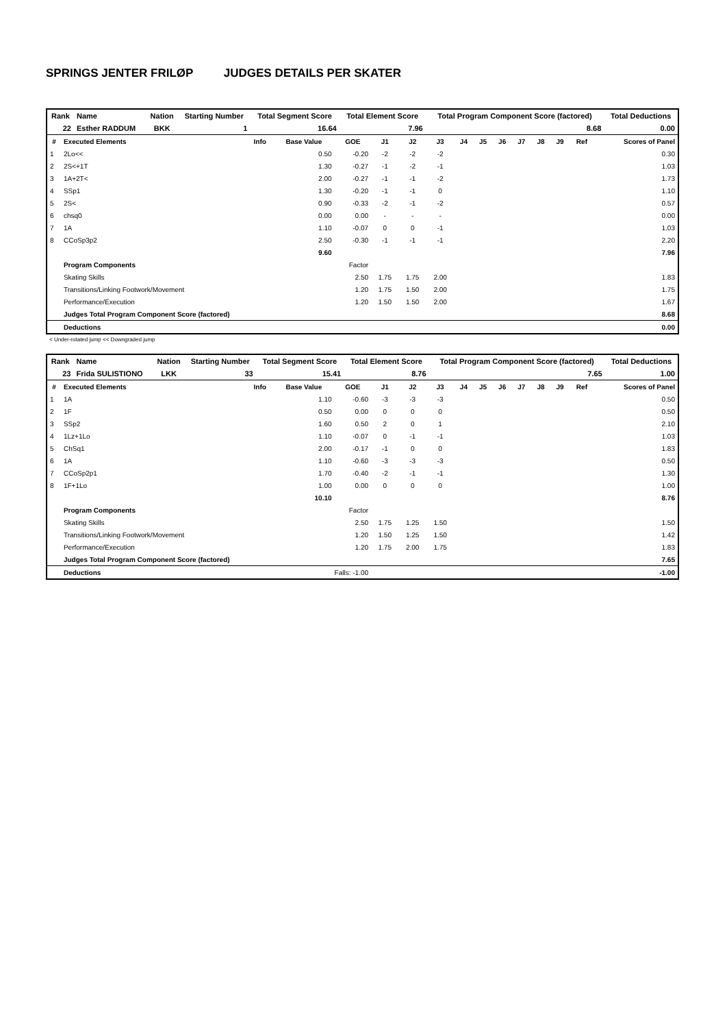SPRINGS JENTER FRILØP JUDGES DETAILS PER SKATER
| Rank | Name | Nation | Starting Number | Total Segment Score | Total Element Score | Total Program Component Score (factored) | Total Deductions |
| --- | --- | --- | --- | --- | --- | --- | --- |
| 22 | Esther RADDUM | BKK | 1 | 16.64 | 7.96 | 8.68 | 0.00 |
| # | Executed Elements | Info | Base Value | GOE | J1 | J2 | J3 | J4 | J5 | J6 | J7 | J8 | J9 | Ref | Scores of Panel |
| --- | --- | --- | --- | --- | --- | --- | --- | --- | --- | --- | --- | --- | --- | --- | --- |
| 1 | 2Lo<< | | 0.50 | -0.20 | -2 | -2 | -2 | | | | | | | | 0.30 |
| 2 | 2S<+1T | | 1.30 | -0.27 | -1 | -2 | -1 | | | | | | | | 1.03 |
| 3 | 1A+2T< | | 2.00 | -0.27 | -1 | -1 | -2 | | | | | | | | 1.73 |
| 4 | SSp1 | | 1.30 | -0.20 | -1 | -1 | 0 | | | | | | | | 1.10 |
| 5 | 2S< | | 0.90 | -0.33 | -2 | -1 | -2 | | | | | | | | 0.57 |
| 6 | chsq0 | | 0.00 | 0.00 | - | - | - | | | | | | | | 0.00 |
| 7 | 1A | | 1.10 | -0.07 | 0 | 0 | -1 | | | | | | | | 1.03 |
| 8 | CCoSp3p2 | | 2.50 | -0.30 | -1 | -1 | -1 | | | | | | | | 2.20 |
| | | | 9.60 | | | | | | | | | | | | 7.96 |
| | Program Components | | | Factor | | | | | | | | | | | |
| | Skating Skills | | | 2.50 | 1.75 | 1.75 | 2.00 | | | | | | | | 1.83 |
| | Transitions/Linking Footwork/Movement | | | 1.20 | 1.75 | 1.50 | 2.00 | | | | | | | | 1.75 |
| | Performance/Execution | | | 1.20 | 1.50 | 1.50 | 2.00 | | | | | | | | 1.67 |
| | Judges Total Program Component Score (factored) | | | | | | | | | | | | | | 8.68 |
| | Deductions | | | | | | | | | | | | | | 0.00 |
< Under-rotated jump << Downgraded jump
| Rank | Name | Nation | Starting Number | Total Segment Score | Total Element Score | Total Program Component Score (factored) | Total Deductions |
| --- | --- | --- | --- | --- | --- | --- | --- |
| 23 | Frida SULISTIONO | LKK | 33 | 15.41 | 8.76 | 7.65 | 1.00 |
| # | Executed Elements | Info | Base Value | GOE | J1 | J2 | J3 | J4 | J5 | J6 | J7 | J8 | J9 | Ref | Scores of Panel |
| --- | --- | --- | --- | --- | --- | --- | --- | --- | --- | --- | --- | --- | --- | --- | --- |
| 1 | 1A | | 1.10 | -0.60 | -3 | -3 | -3 | | | | | | | | 0.50 |
| 2 | 1F | | 0.50 | 0.00 | 0 | 0 | 0 | | | | | | | | 0.50 |
| 3 | SSp2 | | 1.60 | 0.50 | 2 | 0 | 1 | | | | | | | | 2.10 |
| 4 | 1Lz+1Lo | | 1.10 | -0.07 | 0 | -1 | -1 | | | | | | | | 1.03 |
| 5 | ChSq1 | | 2.00 | -0.17 | -1 | 0 | 0 | | | | | | | | 1.83 |
| 6 | 1A | | 1.10 | -0.60 | -3 | -3 | -3 | | | | | | | | 0.50 |
| 7 | CCoSp2p1 | | 1.70 | -0.40 | -2 | -1 | -1 | | | | | | | | 1.30 |
| 8 | 1F+1Lo | | 1.00 | 0.00 | 0 | 0 | 0 | | | | | | | | 1.00 |
| | | | 10.10 | | | | | | | | | | | | 8.76 |
| | Program Components | | | Factor | | | | | | | | | | | |
| | Skating Skills | | | 2.50 | 1.75 | 1.25 | 1.50 | | | | | | | | 1.50 |
| | Transitions/Linking Footwork/Movement | | | 1.20 | 1.50 | 1.25 | 1.50 | | | | | | | | 1.42 |
| | Performance/Execution | | | 1.20 | 1.75 | 2.00 | 1.75 | | | | | | | | 1.83 |
| | Judges Total Program Component Score (factored) | | | | | | | | | | | | | | 7.65 |
| | Deductions | | Falls: -1.00 | | | | | | | | | | | | -1.00 |